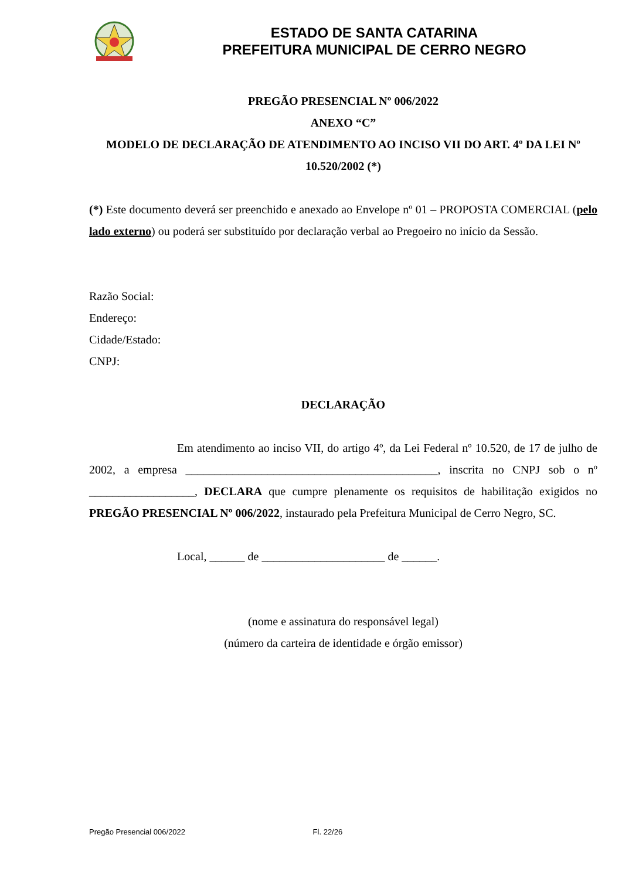ESTADO DE SANTA CATARINA
PREFEITURA MUNICIPAL DE CERRO NEGRO
PREGÃO PRESENCIAL Nº 006/2022
ANEXO “C”
MODELO DE DECLARAÇÃO DE ATENDIMENTO AO INCISO VII DO ART. 4º DA LEI Nº 10.520/2002 (*)
(*) Este documento deverá ser preenchido e anexado ao Envelope nº 01 – PROPOSTA COMERCIAL (pelo lado externo) ou poderá ser substituído por declaração verbal ao Pregoeiro no início da Sessão.
Razão Social:
Endereço:
Cidade/Estado:
CNPJ:
DECLARAÇÃO
Em atendimento ao inciso VII, do artigo 4º, da Lei Federal nº 10.520, de 17 de julho de 2002, a empresa ___________________________________________, inscrita no CNPJ sob o nº __________________, DECLARA que cumpre plenamente os requisitos de habilitação exigidos no PREGÃO PRESENCIAL Nº 006/2022, instaurado pela Prefeitura Municipal de Cerro Negro, SC.
Local, ______ de _____________________ de ______.
(nome e assinatura do responsável legal)
(número da carteira de identidade e órgão emissor)
Pregão Presencial 006/2022 Fl. 22/26